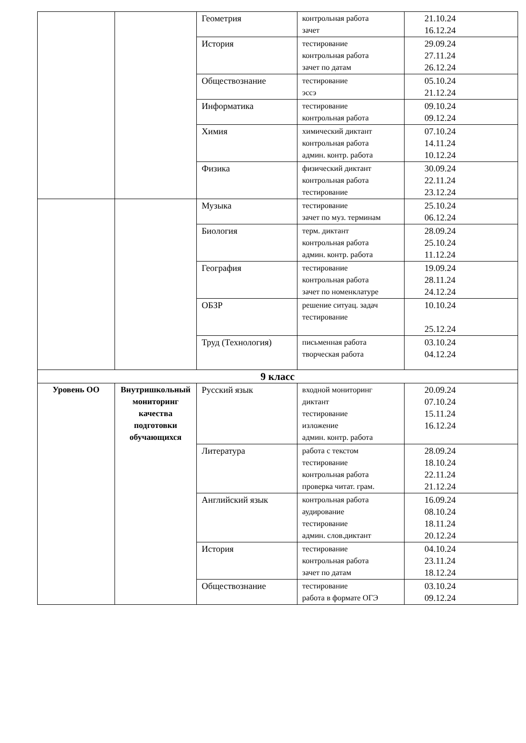| | | Геометрия | контрольная работа зачет | 21.10.24 16.12.24 |
| | | История | тестирование контрольная работа зачет по датам | 29.09.24 27.11.24 26.12.24 |
| | | Обществознание | тестирование эссэ | 05.10.24 21.12.24 |
| | | Информатика | тестирование контрольная работа | 09.10.24 09.12.24 |
| | | Химия | химический диктант контрольная работа админ. контр. работа | 07.10.24 14.11.24 10.12.24 |
| | | Физика | физический диктант контрольная работа тестирование | 30.09.24 22.11.24 23.12.24 |
| | | Музыка | тестирование зачет по муз. терминам | 25.10.24 06.12.24 |
| | | Биология | терм. диктант контрольная работа админ. контр. работа | 28.09.24 25.10.24 11.12.24 |
| | | География | тестирование контрольная работа зачет по номенклатуре | 19.09.24 28.11.24 24.12.24 |
| | | ОБЗР | решение ситуац. задач тестирование | 10.10.24 25.12.24 |
| | | Труд (Технология) | письменная работа творческая работа | 03.10.24 04.12.24 |
| 9 класс | | | | |
| Уровень ОО | Внутришкольный мониторинг качества подготовки обучающихся | Русский язык | входной мониторинг диктант тестирование изложение админ. контр. работа | 20.09.24 07.10.24 15.11.24 16.12.24 |
| | | Литература | работа с текстом тестирование контрольная работа проверка читат. грам. | 28.09.24 18.10.24 22.11.24 21.12.24 |
| | | Английский язык | контрольная работа аудирование тестирование админ. слов.диктант | 16.09.24 08.10.24 18.11.24 20.12.24 |
| | | История | тестирование контрольная работа зачет по датам | 04.10.24 23.11.24 18.12.24 |
| | | Обществознание | тестирование работа в формате ОГЭ | 03.10.24 09.12.24 |